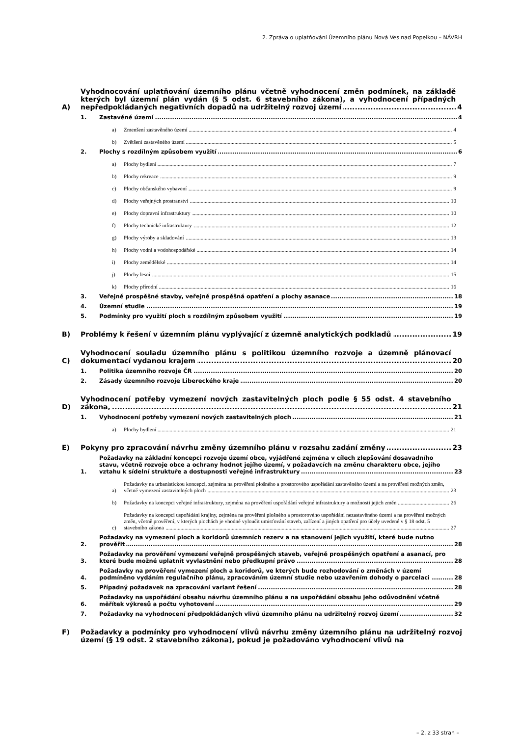2. Zpráva o uplatňování Územního plánu Nová Ves nad Popelkou – NÁVRH
A)
Vyhodnocování uplatňování územního plánu včetně vyhodnocení změn podmínek, na základě kterých byl územní plán vydán (§ 5 odst. 6 stavebního zákona), a vyhodnocení případných nepředpokládaných negativních dopadů na udržitelný rozvoj území
4
1.
Zastavěné území
4
a)
Zmenšení zastavěného území
4
b)
Zvětšení zastavěného území
5
2.
Plochy s rozdílným způsobem využití
6
a)
Plochy bydlení
7
b)
Plochy rekreace
9
c)
Plochy občanského vybavení
9
d)
Plochy veřejných prostranství
10
e)
Plochy dopravní infrastruktury
10
f)
Plochy technické infrastruktury
12
g)
Plochy výroby a skladování
13
h)
Plochy vodní a vodohospodářské
14
i)
Plochy zemědělské
14
j)
Plochy lesní
15
k)
Plochy přírodní
16
3.
Veřejně prospěšné stavby, veřejně prospěšná opatření a plochy asanace
18
4.
Územní studie
19
5.
Podmínky pro využití ploch s rozdílným způsobem využití
19
B)
Problémy k řešení v územním plánu vyplývající z územně analytických podkladů
19
C)
Vyhodnocení souladu územního plánu s politikou územního rozvoje a územně plánovací dokumentací vydanou krajem
20
1.
Politika územního rozvoje ČR
20
2.
Zásady územního rozvoje Libereckého kraje
20
D)
Vyhodnocení potřeby vymezení nových zastavitelných ploch podle § 55 odst. 4 stavebního zákona,
21
1.
Vyhodnocení potřeby vymezení nových zastavitelných ploch
21
a)
Plochy bydlení
21
E)
Pokyny pro zpracování návrhu změny územního plánu v rozsahu zadání změny
23
1.
Požadavky na základní koncepci rozvoje území obce, vyjádřené zejména v cílech zlepšování dosavadního stavu, včetně rozvoje obce a ochrany hodnot jejího území, v požadavcích na změnu charakteru obce, jejího vztahu k sídelní struktuře a dostupnosti veřejné infrastruktury
23
a)
Požadavky na urbanistickou koncepci, zejména na prověření plošného a prostorového uspořádání zastavěného území a na prověření možných změn, včetně vymezení zastavitelných ploch
23
b)
Požadavky na koncepci veřejné infrastruktury, zejména na prověření uspořádání veřejné infrastruktury a možnosti jejich změn
26
c)
Požadavky na koncepci uspořádání krajiny, zejména na prověření plošného a prostorového uspořádání nezastavěného území a na prověření možných změn, včetně prověření, v kterých plochách je vhodné vyloučit umisťování staveb, zařízení a jiných opatření pro účely uvedené v § 18 odst. 5 stavebního zákona
27
2.
Požadavky na vymezení ploch a koridorů územních rezerv a na stanovení jejich využití, které bude nutno prověřit
28
3.
Požadavky na prověření vymezení veřejně prospěšných staveb, veřejně prospěšných opatření a asanací, pro které bude možné uplatnit vyvlastnění nebo předkupní právo
28
4.
Požadavky na prověření vymezení ploch a koridorů, ve kterých bude rozhodování o změnách v území podmíněno vydáním regulačního plánu, zpracováním územní studie nebo uzavřením dohody o parcelaci
28
5.
Případný požadavek na zpracování variant řešení
28
6.
Požadavky na uspořádání obsahu návrhu územního plánu a na uspořádání obsahu jeho odůvodnění včetně měřítek výkresů a počtu vyhotovení
29
7.
Požadavky na vyhodnocení předpokládaných vlivů územního plánu na udržitelný rozvoj území
32
F) Požadavky a podmínky pro vyhodnocení vlivů návrhu změny územního plánu na udržitelný rozvoj území (§ 19 odst. 2 stavebního zákona), pokud je požadováno vyhodnocení vlivů na
– 2. z 33 stran –